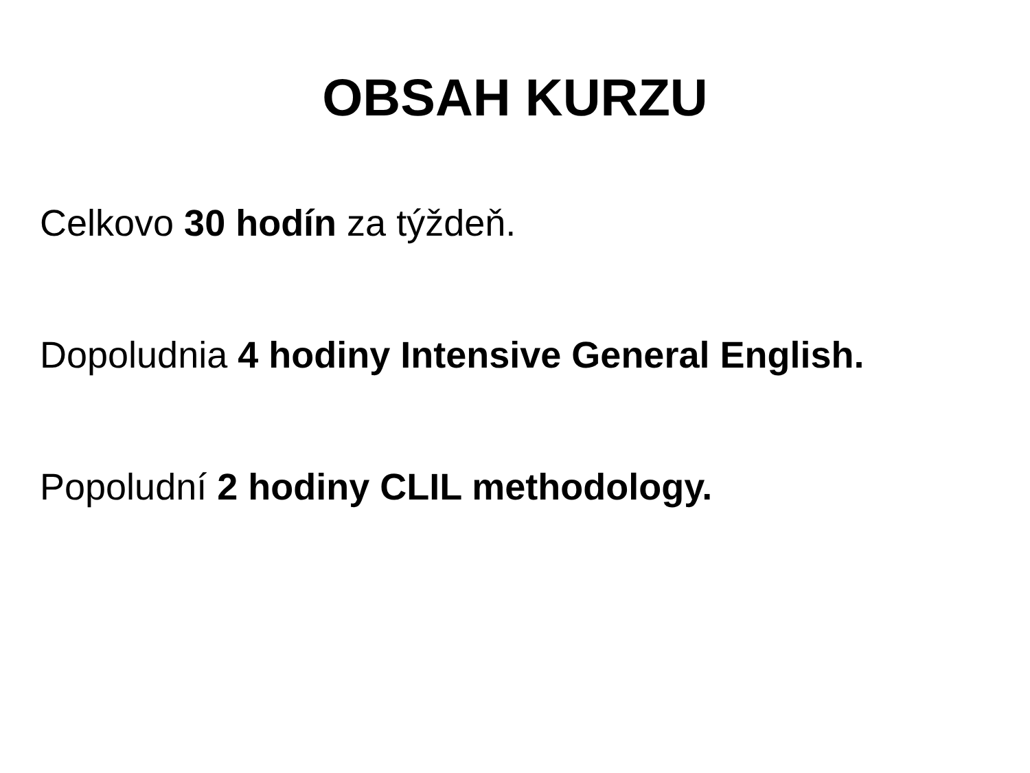OBSAH KURZU
Celkovo 30 hodín za týždeň.
Dopoludnia 4 hodiny Intensive General English.
Popoludní 2 hodiny CLIL methodology.